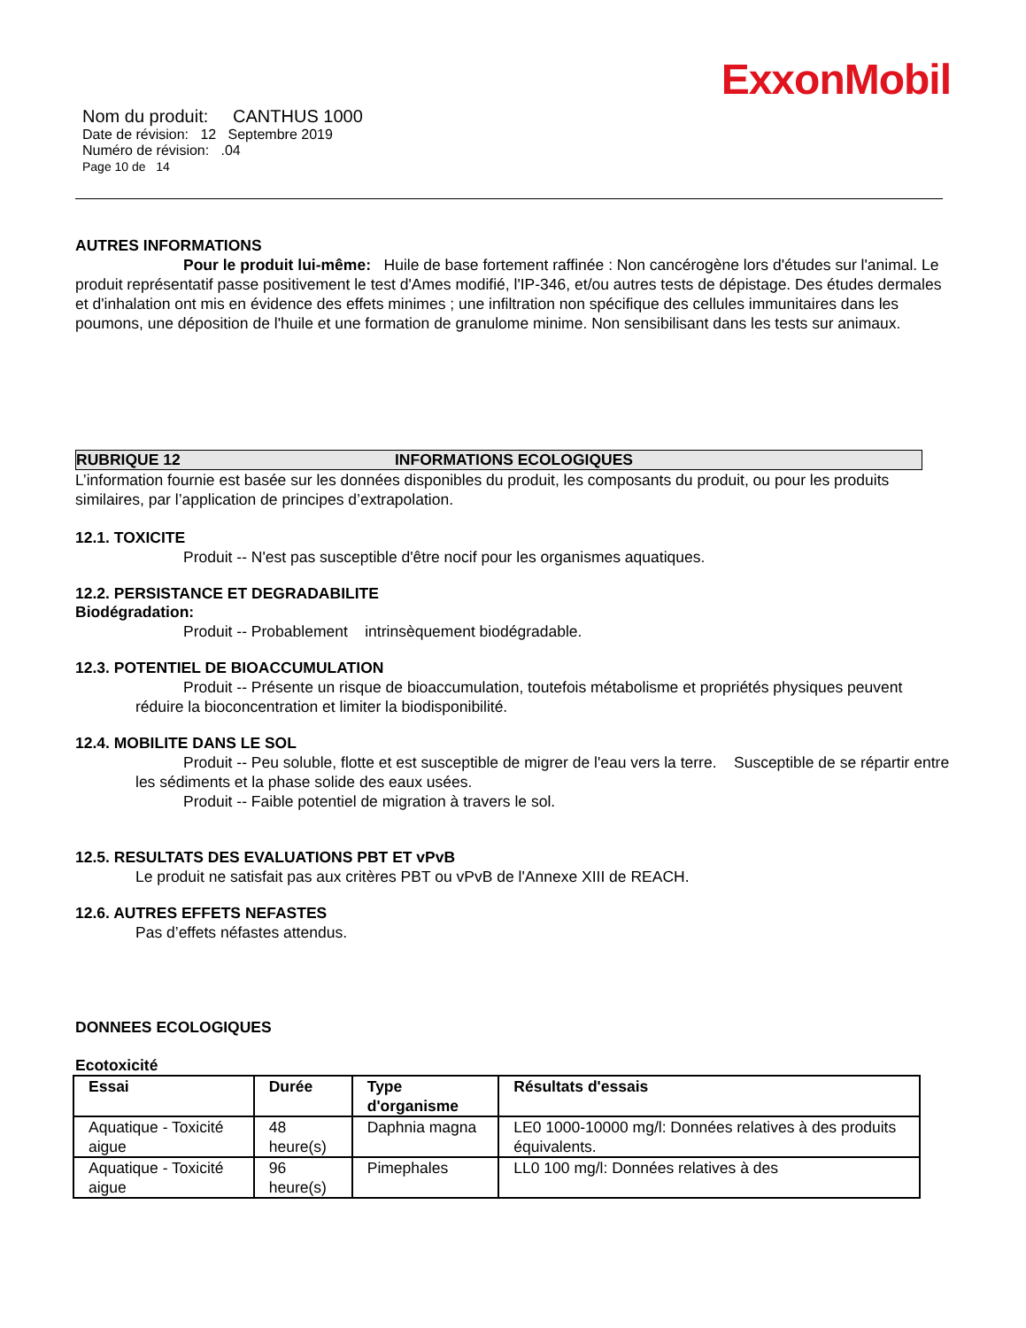ExxonMobil
Nom du produit: CANTHUS 1000
Date de révision: 12 Septembre 2019
Numéro de révision: .04
Page 10 de 14
AUTRES INFORMATIONS
Pour le produit lui-même: Huile de base fortement raffinée : Non cancérogène lors d'études sur l'animal. Le produit représentatif passe positivement le test d'Ames modifié, l'IP-346, et/ou autres tests de dépistage. Des études dermales et d'inhalation ont mis en évidence des effets minimes ; une infiltration non spécifique des cellules immunitaires dans les poumons, une déposition de l'huile et une formation de granulome minime. Non sensibilisant dans les tests sur animaux.
RUBRIQUE 12 INFORMATIONS ECOLOGIQUES
L’information fournie est basée sur les données disponibles du produit, les composants du produit, ou pour les produits similaires, par l’application de principes d’extrapolation.
12.1. TOXICITE
Produit -- N'est pas susceptible d'être nocif pour les organismes aquatiques.
12.2. PERSISTANCE ET DEGRADABILITE
Biodégradation:
Produit -- Probablement intrinsèquement biodégradable.
12.3. POTENTIEL DE BIOACCUMULATION
Produit -- Présente un risque de bioaccumulation, toutefois métabolisme et propriétés physiques peuvent réduire la bioconcentration et limiter la biodisponibilité.
12.4. MOBILITE DANS LE SOL
Produit -- Peu soluble, flotte et est susceptible de migrer de l'eau vers la terre. Susceptible de se répartir entre les sédiments et la phase solide des eaux usées.
Produit -- Faible potentiel de migration à travers le sol.
12.5. RESULTATS DES EVALUATIONS PBT ET vPvB
Le produit ne satisfait pas aux critères PBT ou vPvB de l'Annexe XIII de REACH.
12.6. AUTRES EFFETS NEFASTES
Pas d’effets néfastes attendus.
DONNEES ECOLOGIQUES
Ecotoxicité
| Essai | Durée | Type d'organisme | Résultats d'essais |
| --- | --- | --- | --- |
| Aquatique - Toxicité aigue | 48 heure(s) | Daphnia magna | LE0 1000-10000 mg/l: Données relatives à des produits équivalents. |
| Aquatique - Toxicité aigue | 96 heure(s) | Pimephales | LL0 100 mg/l: Données relatives à des |